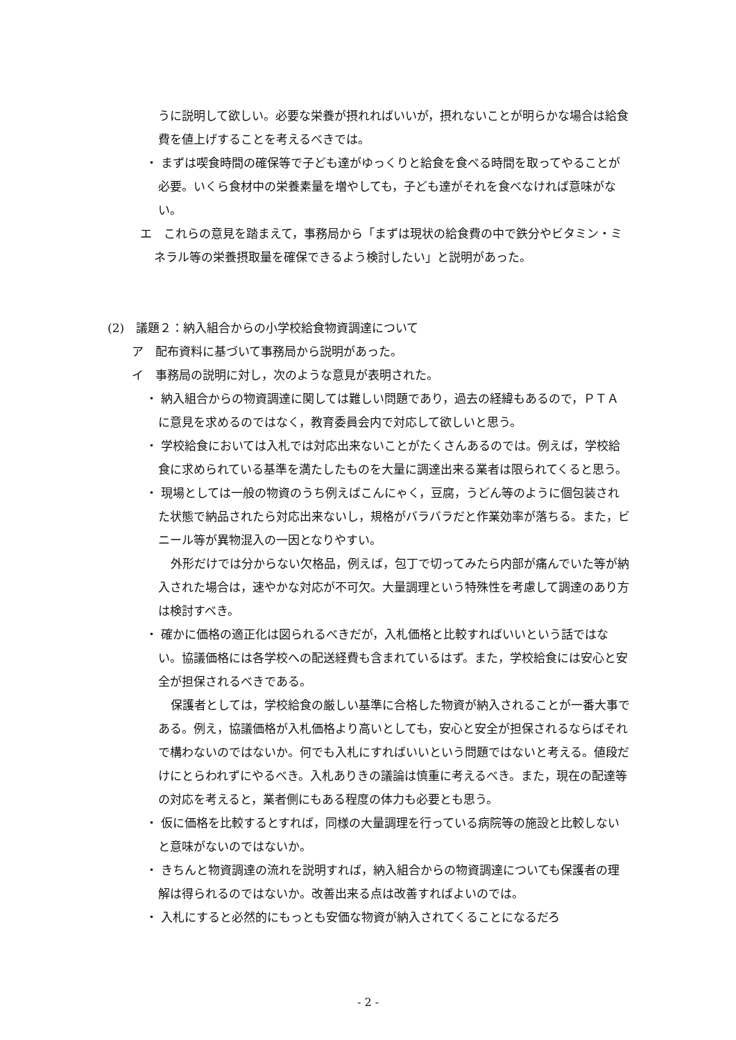うに説明して欲しい。必要な栄養が摂れればいいが，摂れないことが明らかな場合は給食費を値上げすることを考えるべきでは。
・ まずは喫食時間の確保等で子ども達がゆっくりと給食を食べる時間を取ってやることが必要。いくら食材中の栄養素量を増やしても，子ども達がそれを食べなければ意味がない。
エ　これらの意見を踏まえて，事務局から「まずは現状の給食費の中で鉄分やビタミン・ミネラル等の栄養摂取量を確保できるよう検討したい」と説明があった。
(2)　議題２：納入組合からの小学校給食物資調達について
ア　配布資料に基づいて事務局から説明があった。
イ　事務局の説明に対し，次のような意見が表明された。
・ 納入組合からの物資調達に関しては難しい問題であり，過去の経緯もあるので，ＰＴＡに意見を求めるのではなく，教育委員会内で対応して欲しいと思う。
・ 学校給食においては入札では対応出来ないことがたくさんあるのでは。例えば，学校給食に求められている基準を満たしたものを大量に調達出来る業者は限られてくると思う。
・ 現場としては一般の物資のうち例えばこんにゃく，豆腐，うどん等のように個包装された状態で納品されたら対応出来ないし，規格がバラバラだと作業効率が落ちる。また，ビニール等が異物混入の一因となりやすい。
外形だけでは分からない欠格品，例えば，包丁で切ってみたら内部が痛んでいた等が納入された場合は，速やかな対応が不可欠。大量調理という特殊性を考慮して調達のあり方は検討すべき。
・ 確かに価格の適正化は図られるべきだが，入札価格と比較すればいいという話ではない。協議価格には各学校への配送経費も含まれているはず。また，学校給食には安心と安全が担保されるべきである。
保護者としては，学校給食の厳しい基準に合格した物資が納入されることが一番大事である。例え，協議価格が入札価格より高いとしても，安心と安全が担保されるならばそれで構わないのではないか。何でも入札にすればいいという問題ではないと考える。値段だけにとらわれずにやるべき。入札ありきの議論は慎重に考えるべき。また，現在の配達等の対応を考えると，業者側にもある程度の体力も必要とも思う。
・ 仮に価格を比較するとすれば，同様の大量調理を行っている病院等の施設と比較しないと意味がないのではないか。
・ きちんと物資調達の流れを説明すれば，納入組合からの物資調達についても保護者の理解は得られるのではないか。改善出来る点は改善すればよいのでは。
・ 入札にすると必然的にもっとも安価な物資が納入されてくることになるだろ
- 2 -